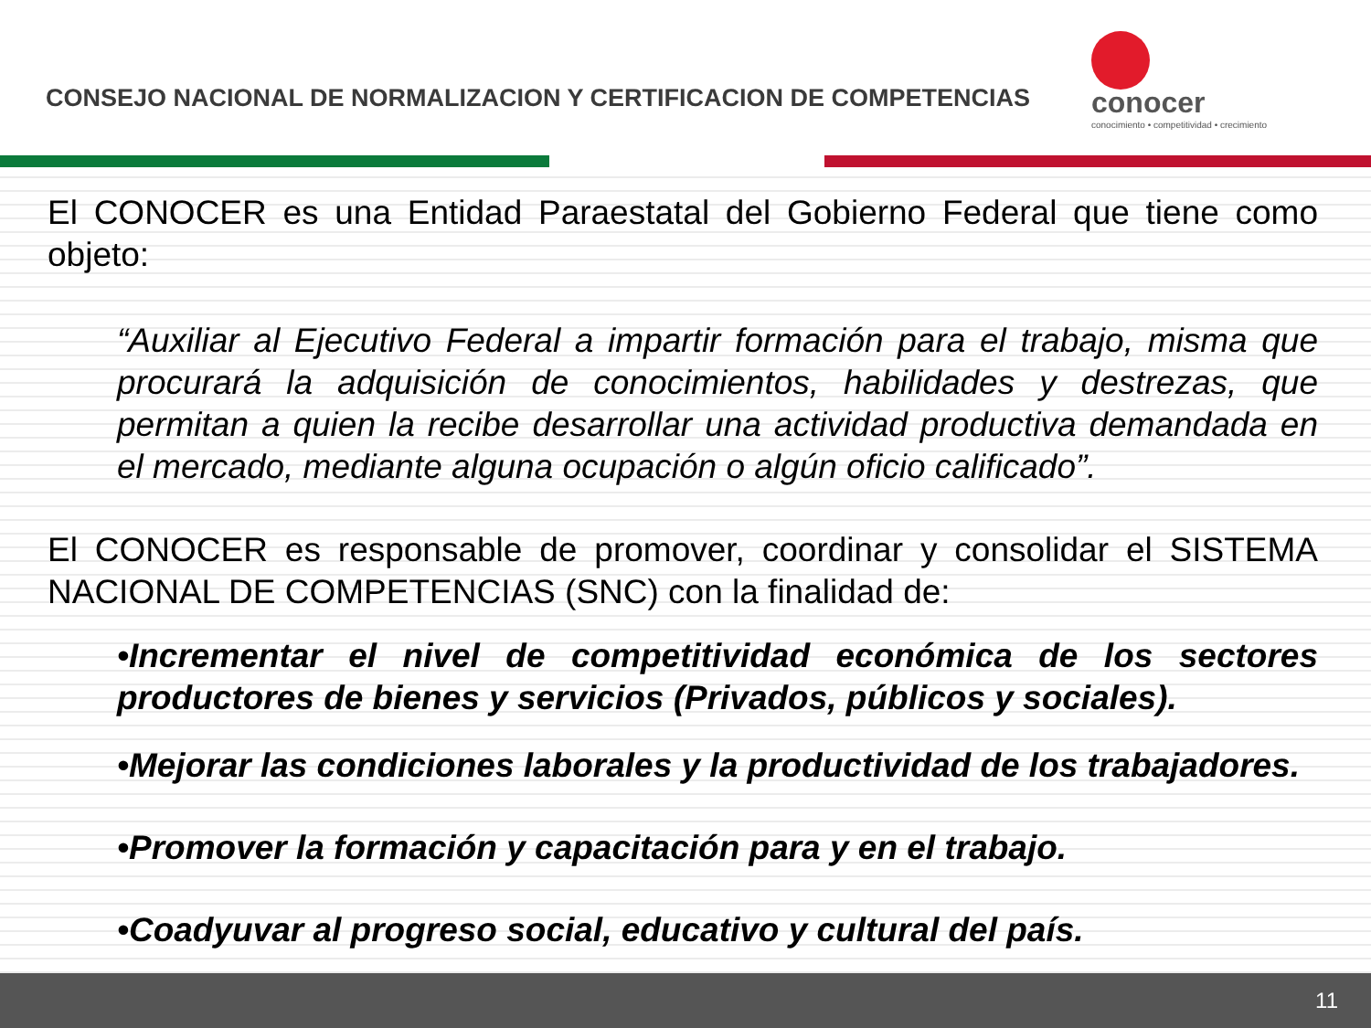CONSEJO NACIONAL DE NORMALIZACION Y CERTIFICACION DE COMPETENCIAS
conocer
conocimiento • competitividad • crecimiento
El CONOCER es una Entidad Paraestatal del Gobierno Federal que tiene como objeto:
“Auxiliar al Ejecutivo Federal a impartir formación para el trabajo, misma que procurará la adquisición de conocimientos, habilidades y destrezas, que permitan a quien la recibe desarrollar una actividad productiva demandada en el mercado, mediante alguna ocupación o algún oficio calificado”.
El CONOCER es responsable de promover, coordinar y consolidar el SISTEMA NACIONAL DE COMPETENCIAS (SNC) con la finalidad de:
•Incrementar el nivel de competitividad económica de los sectores productores de bienes y servicios (Privados, públicos y sociales).
•Mejorar las condiciones laborales y la productividad de los trabajadores.
•Promover la formación y capacitación para y en el trabajo.
•Coadyuvar al progreso social, educativo y cultural del país.
11